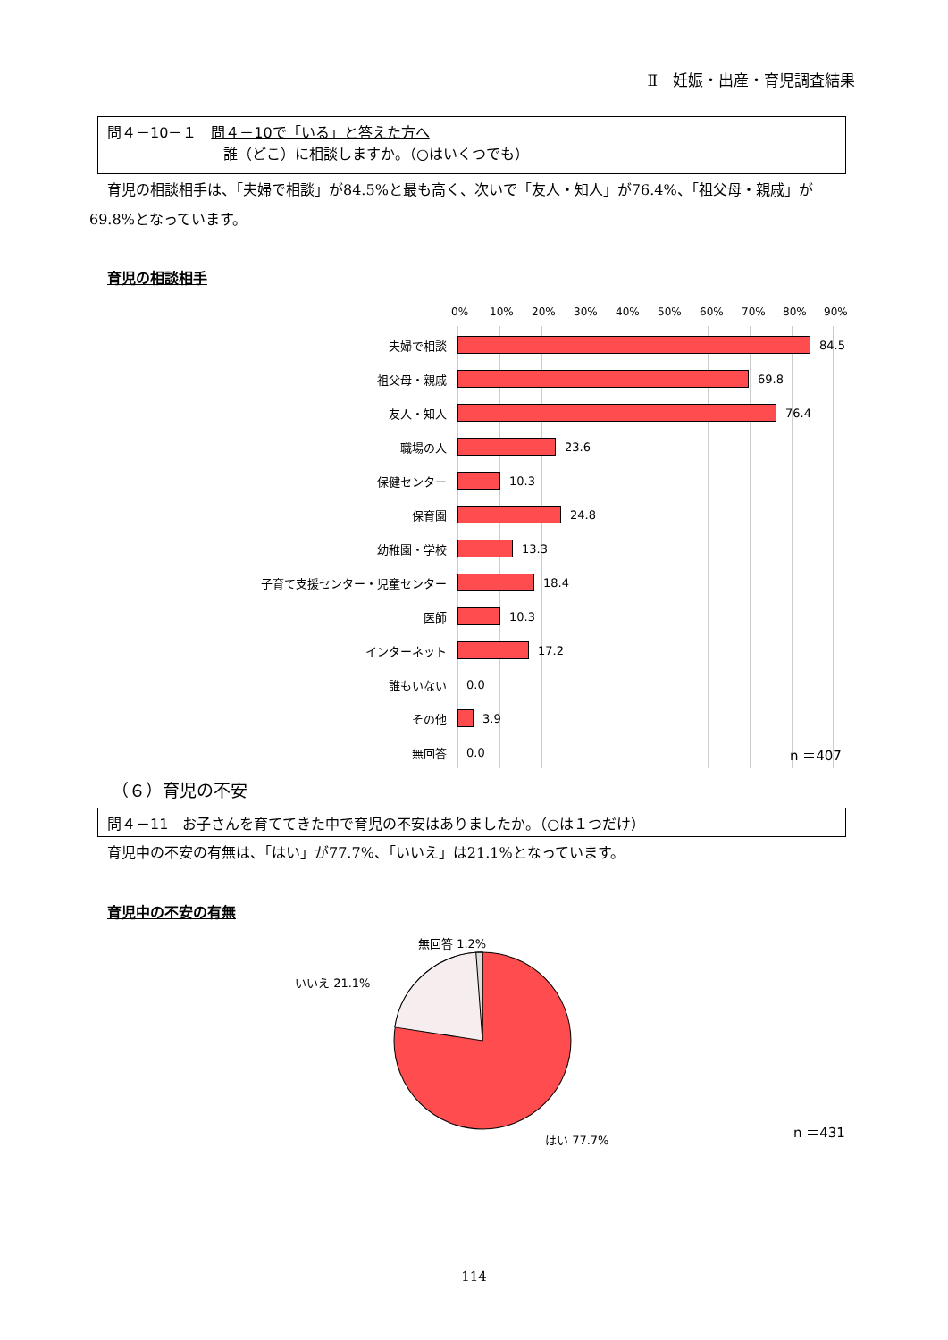Ⅱ　妊娠・出産・育児調査結果
問４－10－１　問４－10で「いる」と答えた方へ
誰（どこ）に相談しますか。（○はいくつでも）
育児の相談相手は、「夫婦で相談」が84.5%と最も高く、次いで「友人・知人」が76.4%、「祖父母・親戚」が69.8%となっています。
育児の相談相手
0% 10% 20% 30% 40% 50% 60% 70% 80% 90%
夫婦で相談 84.5
祖父母・親戚 69.8
友人・知人 76.4
職場の人 23.6
保健センター 10.3
保育園 24.8
幼稚園・学校 13.3
子育て支援センター・児童センター 18.4
医師 10.3
インターネット 17.2
誰もいない 0.0
その他 3.9
無回答 0.0 n ＝407
（６）育児の不安
問４－11　お子さんを育ててきた中で育児の不安はありましたか。（○は１つだけ）
育児中の不安の有無は、「はい」が77.7%、「いいえ」は21.1%となっています。
育児中の不安の有無
無回答 1.2%
いいえ 21.1%
はい 77.7% n ＝431
114